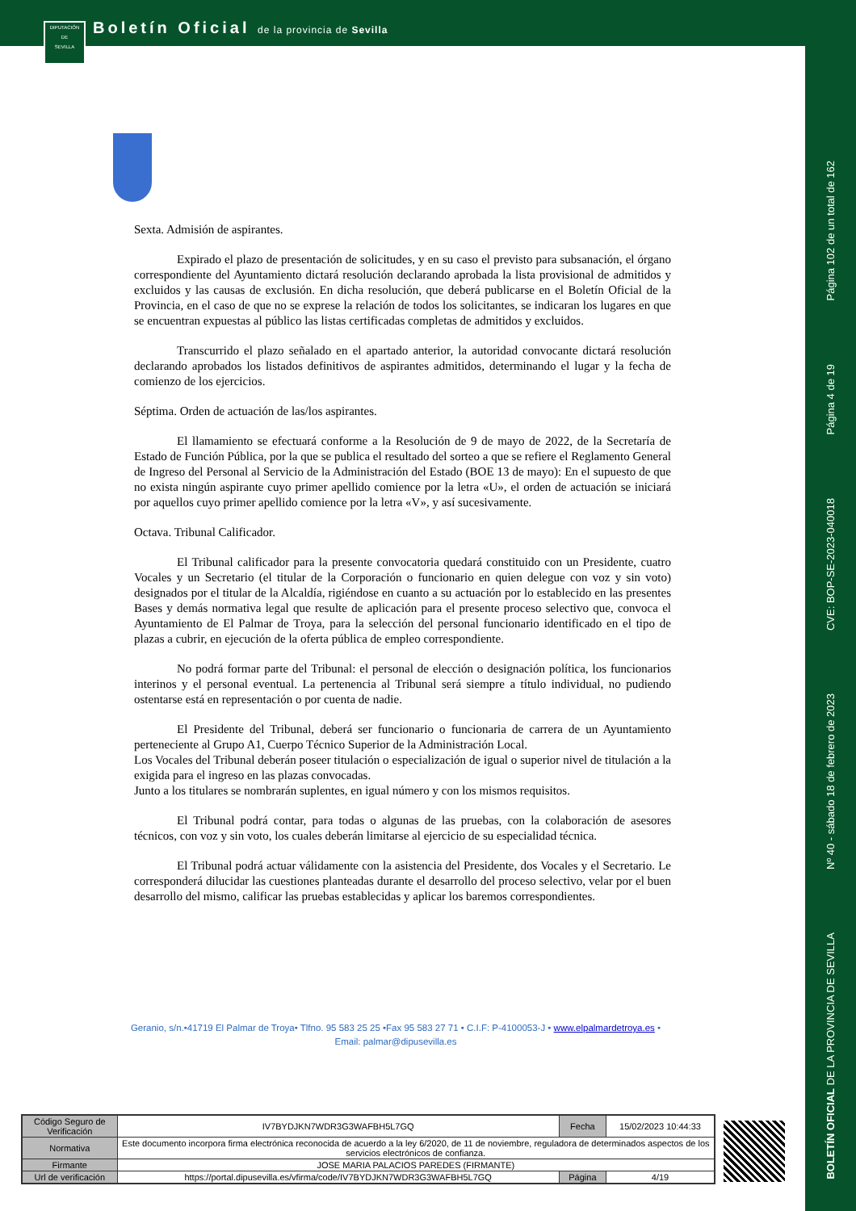Boletín Oficial de la provincia de Sevilla
DIPUTACIÓN
DE
SEVILLA
Página 102 de un total de 162
Página 4 de 19
CVE: BOP-SE-2023-040018
Nº 40 - sábado 18 de febrero de 2023
BOLETÍN OFICIAL DE LA PROVINCIA DE SEVILLA
Sexta. Admisión de aspirantes.
Expirado el plazo de presentación de solicitudes, y en su caso el previsto para subsanación, el órgano correspondiente del Ayuntamiento dictará resolución declarando aprobada la lista provisional de admitidos y excluidos y las causas de exclusión. En dicha resolución, que deberá publicarse en el Boletín Oficial de la Provincia, en el caso de que no se exprese la relación de todos los solicitantes, se indicaran los lugares en que se encuentran expuestas al público las listas certificadas completas de admitidos y excluidos.
Transcurrido el plazo señalado en el apartado anterior, la autoridad convocante dictará resolución declarando aprobados los listados definitivos de aspirantes admitidos, determinando el lugar y la fecha de comienzo de los ejercicios.
Séptima. Orden de actuación de las/los aspirantes.
El llamamiento se efectuará conforme a la Resolución de 9 de mayo de 2022, de la Secretaría de Estado de Función Pública, por la que se publica el resultado del sorteo a que se refiere el Reglamento General de Ingreso del Personal al Servicio de la Administración del Estado (BOE 13 de mayo): En el supuesto de que no exista ningún aspirante cuyo primer apellido comience por la letra «U», el orden de actuación se iniciará por aquellos cuyo primer apellido comience por la letra «V», y así sucesivamente.
Octava. Tribunal Calificador.
El Tribunal calificador para la presente convocatoria quedará constituido con un Presidente, cuatro Vocales y un Secretario (el titular de la Corporación o funcionario en quien delegue con voz y sin voto) designados por el titular de la Alcaldía, rigiéndose en cuanto a su actuación por lo establecido en las presentes Bases y demás normativa legal que resulte de aplicación para el presente proceso selectivo que, convoca el Ayuntamiento de El Palmar de Troya, para la selección del personal funcionario identificado en el tipo de plazas a cubrir, en ejecución de la oferta pública de empleo correspondiente.
No podrá formar parte del Tribunal: el personal de elección o designación política, los funcionarios interinos y el personal eventual. La pertenencia al Tribunal será siempre a título individual, no pudiendo ostentarse está en representación o por cuenta de nadie.
El Presidente del Tribunal, deberá ser funcionario o funcionaria de carrera de un Ayuntamiento perteneciente al Grupo A1, Cuerpo Técnico Superior de la Administración Local.
Los Vocales del Tribunal deberán poseer titulación o especialización de igual o superior nivel de titulación a la exigida para el ingreso en las plazas convocadas.
Junto a los titulares se nombrarán suplentes, en igual número y con los mismos requisitos.
El Tribunal podrá contar, para todas o algunas de las pruebas, con la colaboración de asesores técnicos, con voz y sin voto, los cuales deberán limitarse al ejercicio de su especialidad técnica.
El Tribunal podrá actuar válidamente con la asistencia del Presidente, dos Vocales y el Secretario. Le corresponderá dilucidar las cuestiones planteadas durante el desarrollo del proceso selectivo, velar por el buen desarrollo del mismo, calificar las pruebas establecidas y aplicar los baremos correspondientes.
Geranio, s/n.•41719 El Palmar de Troya• Tlfno. 95 583 25 25 •Fax 95 583 27 71 • C.I.F: P-4100053-J • www.elpalmardetroya.es •
Email: palmar@dipusevilla.es
| Código Seguro de Verificación | IV7BYDJKN7WDR3G3WAFBH5L7GQ | Fecha | 15/02/2023 10:44:33 |
| Normativa | Este documento incorpora firma electrónica reconocida de acuerdo a la ley 6/2020, de 11 de noviembre, reguladora de determinados aspectos de los servicios electrónicos de confianza. | | |
| Firmante | JOSE MARIA PALACIOS PAREDES (FIRMANTE) | | |
| Url de verificación | https://portal.dipusevilla.es/vfirma/code/IV7BYDJKN7WDR3G3WAFBH5L7GQ | Página | 4/19 |